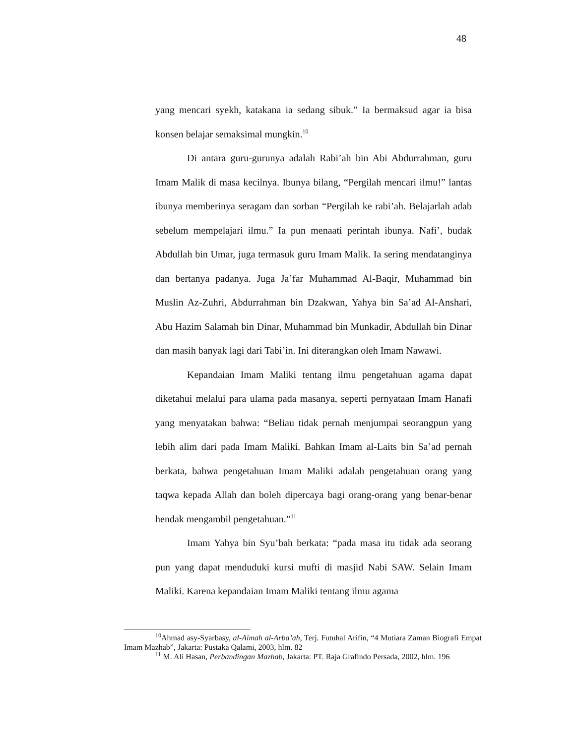48
yang mencari syekh, katakana ia sedang sibuk.” Ia bermaksud agar ia bisa konsen belajar semaksimal mungkin.<sup>10</sup>
Di antara guru-gurunya adalah Rabi’ah bin Abi Abdurrahman, guru Imam Malik di masa kecilnya. Ibunya bilang, “Pergilah mencari ilmu!” lantas ibunya memberinya seragam dan sorban “Pergilah ke rabi’ah. Belajarlah adab sebelum mempelajari ilmu.” Ia pun menaati perintah ibunya. Nafi’, budak Abdullah bin Umar, juga termasuk guru Imam Malik. Ia sering mendatanginya dan bertanya padanya. Juga Ja’far Muhammad Al-Baqir, Muhammad bin Muslin Az-Zuhri, Abdurrahman bin Dzakwan, Yahya bin Sa’ad Al-Anshari, Abu Hazim Salamah bin Dinar, Muhammad bin Munkadir, Abdullah bin Dinar dan masih banyak lagi dari Tabi’in. Ini diterangkan oleh Imam Nawawi.
Kepandaian Imam Maliki tentang ilmu pengetahuan agama dapat diketahui melalui para ulama pada masanya, seperti pernyataan Imam Hanafi yang menyatakan bahwa: “Beliau tidak pernah menjumpai seorangpun yang lebih alim dari pada Imam Maliki. Bahkan Imam al-Laits bin Sa’ad pernah berkata, bahwa pengetahuan Imam Maliki adalah pengetahuan orang yang taqwa kepada Allah dan boleh dipercaya bagi orang-orang yang benar-benar hendak mengambil pengetahuan.”<sup>11</sup>
Imam Yahya bin Syu’bah berkata: “pada masa itu tidak ada seorang pun yang dapat menduduki kursi mufti di masjid Nabi SAW. Selain Imam Maliki. Karena kepandaian Imam Maliki tentang ilmu agama
<sup>10</sup> Ahmad asy-Syarbasy, al-Aimah al-Arba’ah, Terj. Futuhal Arifin, “4 Mutiara Zaman Biografi Empat Imam Mazhab”, Jakarta: Pustaka Qalami, 2003, hlm. 82
<sup>11</sup> M. Ali Hasan, Perbandingan Mazhab, Jakarta: PT. Raja Grafindo Persada, 2002, hlm. 196